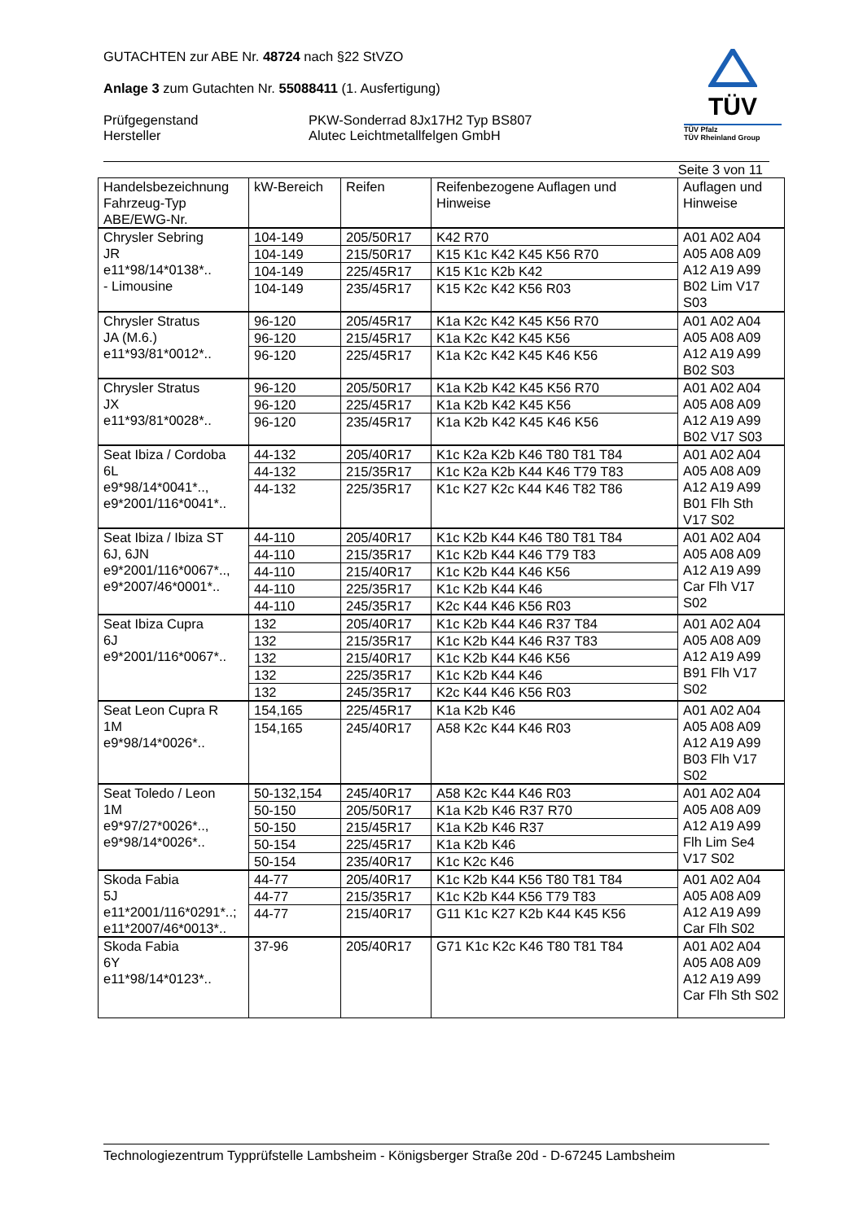GUTACHTEN zur ABE Nr. 48724 nach §22 StVZO
Anlage 3 zum Gutachten Nr. 55088411 (1. Ausfertigung)
Prüfgegenstand
Hersteller
PKW-Sonderrad 8Jx17H2 Typ BS807
Alutec Leichtmetallfelgen GmbH
TÜV
TÜV Pfalz
TÜV Rheinland Group
Seite 3 von 11
| Handelsbezeichnung Fahrzeug-Typ ABE/EWG-Nr. | kW-Bereich | Reifen | Reifenbezogene Auflagen und Hinweise | Auflagen und Hinweise |
| --- | --- | --- | --- | --- |
| Chrysler Sebring JR e11*98/14*0138*.. - Limousine | 104-149 | 205/50R17 | K42 R70 | A01 A02 A04 A05 A08 A09 A12 A19 A99 B02 Lim V17 S03 |
| | 104-149 | 215/50R17 | K15 K1c K42 K45 K56 R70 | |
| | 104-149 | 225/45R17 | K15 K1c K2b K42 | |
| | 104-149 | 235/45R17 | K15 K2c K42 K56 R03 | |
| Chrysler Stratus JA (M.6.) e11*93/81*0012*.. | 96-120 | 205/45R17 | K1a K2c K42 K45 K56 R70 | A01 A02 A04 A05 A08 A09 A12 A19 A99 B02 S03 |
| | 96-120 | 215/45R17 | K1a K2c K42 K45 K56 | |
| | 96-120 | 225/45R17 | K1a K2c K42 K45 K46 K56 | |
| Chrysler Stratus JX e11*93/81*0028*.. | 96-120 | 205/50R17 | K1a K2b K42 K45 K56 R70 | A01 A02 A04 A05 A08 A09 A12 A19 A99 B02 V17 S03 |
| | 96-120 | 225/45R17 | K1a K2b K42 K45 K56 | |
| | 96-120 | 235/45R17 | K1a K2b K42 K45 K46 K56 | |
| Seat Ibiza / Cordoba 6L e9*98/14*0041*.., e9*2001/116*0041*.. | 44-132 | 205/40R17 | K1c K2a K2b K46 T80 T81 T84 | A01 A02 A04 A05 A08 A09 A12 A19 A99 B01 Flh Sth V17 S02 |
| | 44-132 | 215/35R17 | K1c K2a K2b K44 K46 T79 T83 | |
| | 44-132 | 225/35R17 | K1c K27 K2c K44 K46 T82 T86 | |
| Seat Ibiza / Ibiza ST 6J, 6JN e9*2001/116*0067*.., e9*2007/46*0001*.. | 44-110 | 205/40R17 | K1c K2b K44 K46 T80 T81 T84 | A01 A02 A04 A05 A08 A09 A12 A19 A99 Car Flh V17 S02 |
| | 44-110 | 215/35R17 | K1c K2b K44 K46 T79 T83 | |
| | 44-110 | 215/40R17 | K1c K2b K44 K46 K56 | |
| | 44-110 | 225/35R17 | K1c K2b K44 K46 | |
| | 44-110 | 245/35R17 | K2c K44 K46 K56 R03 | |
| Seat Ibiza Cupra 6J e9*2001/116*0067*.. | 132 | 205/40R17 | K1c K2b K44 K46 R37 T84 | A01 A02 A04 A05 A08 A09 A12 A19 A99 B91 Flh V17 S02 |
| | 132 | 215/35R17 | K1c K2b K44 K46 R37 T83 | |
| | 132 | 215/40R17 | K1c K2b K44 K46 K56 | |
| | 132 | 225/35R17 | K1c K2b K44 K46 | |
| | 132 | 245/35R17 | K2c K44 K46 K56 R03 | |
| Seat Leon Cupra R 1M e9*98/14*0026*.. | 154,165 | 225/45R17 | K1a K2b K46 | A01 A02 A04 A05 A08 A09 A12 A19 A99 B03 Flh V17 S02 |
| | 154,165 | 245/40R17 | A58 K2c K44 K46 R03 | |
| Seat Toledo / Leon 1M e9*97/27*0026*.., e9*98/14*0026*.. | 50-132,154 | 245/40R17 | A58 K2c K44 K46 R03 | A01 A02 A04 A05 A08 A09 A12 A19 A99 Flh Lim Se4 V17 S02 |
| | 50-150 | 205/50R17 | K1a K2b K46 R37 R70 | |
| | 50-150 | 215/45R17 | K1a K2b K46 R37 | |
| | 50-154 | 225/45R17 | K1a K2b K46 | |
| | 50-154 | 235/40R17 | K1c K2c K46 | |
| Skoda Fabia 5J e11*2001/116*0291*..; e11*2007/46*0013*.. | 44-77 | 205/40R17 | K1c K2b K44 K56 T80 T81 T84 | A01 A02 A04 A05 A08 A09 A12 A19 A99 Car Flh S02 |
| | 44-77 | 215/35R17 | K1c K2b K44 K56 T79 T83 | |
| | 44-77 | 215/40R17 | G11 K1c K27 K2b K44 K45 K56 | |
| Skoda Fabia 6Y e11*98/14*0123*.. | 37-96 | 205/40R17 | G71 K1c K2c K46 T80 T81 T84 | A01 A02 A04 A05 A08 A09 A12 A19 A99 Car Flh Sth S02 |
Technologiezentrum Typprüfstelle Lambsheim - Königsberger Straße 20d - D-67245 Lambsheim